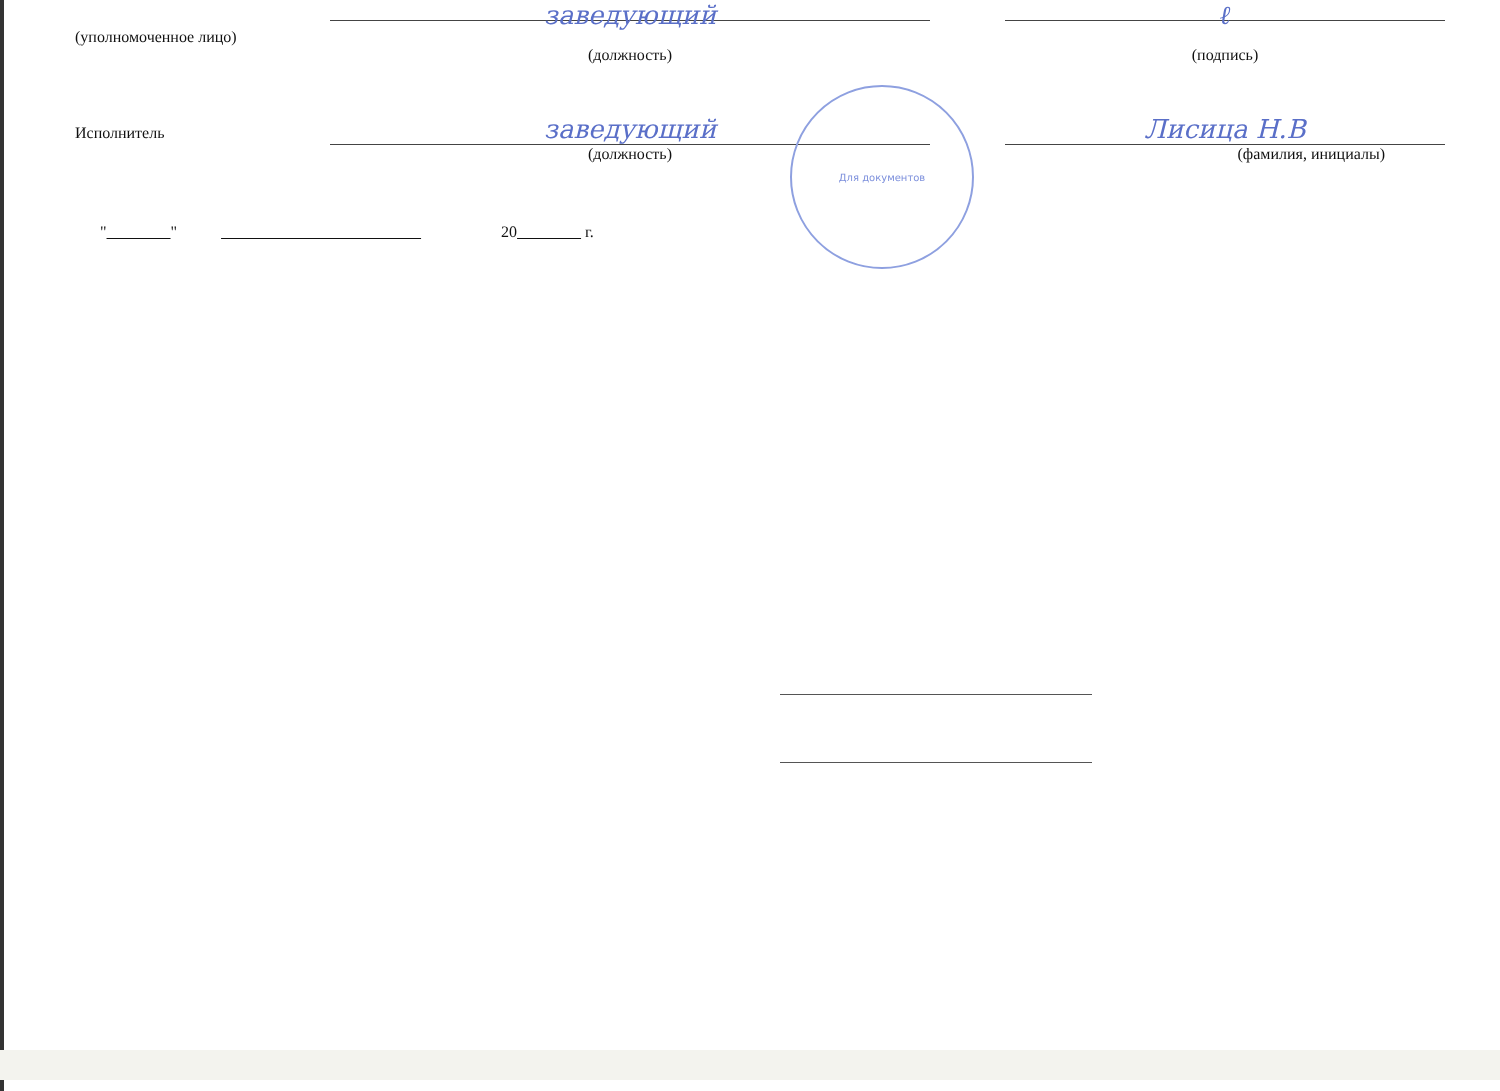(уполномоченное лицо)
заведующий ℓ
(должность) (подпись)
Исполнитель
заведующий Лисица Н.В
(должность) (фамилия, инициалы)
" " 20 г.
Для документов